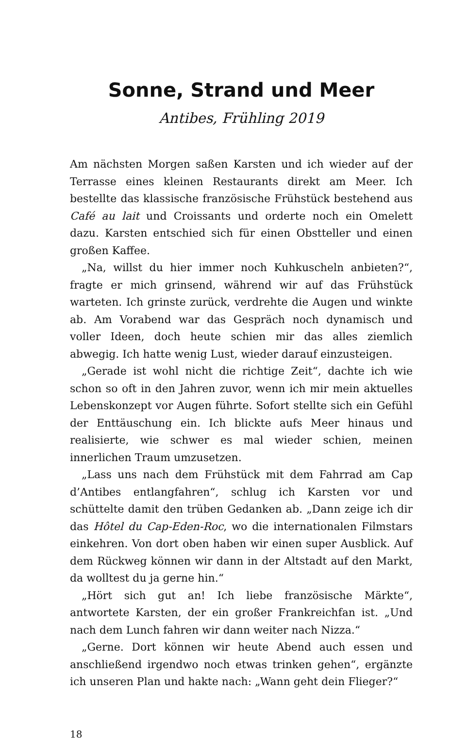Sonne, Strand und Meer
Antibes, Frühling 2019
Am nächsten Morgen saßen Karsten und ich wieder auf der Terrasse eines kleinen Restaurants direkt am Meer. Ich bestellte das klassische französische Frühstück bestehend aus Café au lait und Croissants und orderte noch ein Omelett dazu. Karsten entschied sich für einen Obstteller und einen großen Kaffee.
„Na, willst du hier immer noch Kuhkuscheln anbieten?“, fragte er mich grinsend, während wir auf das Frühstück warteten. Ich grinste zurück, verdrehte die Augen und winkte ab. Am Vorabend war das Gespräch noch dynamisch und voller Ideen, doch heute schien mir das alles ziemlich abwegig. Ich hatte wenig Lust, wieder darauf einzusteigen.
„Gerade ist wohl nicht die richtige Zeit“, dachte ich wie schon so oft in den Jahren zuvor, wenn ich mir mein aktuelles Lebenskonzept vor Augen führte. Sofort stellte sich ein Gefühl der Enttäuschung ein. Ich blickte aufs Meer hinaus und realisierte, wie schwer es mal wieder schien, meinen innerlichen Traum umzusetzen.
„Lass uns nach dem Frühstück mit dem Fahrrad am Cap d’Antibes entlangfahren“, schlug ich Karsten vor und schüttelte damit den trüben Gedanken ab. „Dann zeige ich dir das Hôtel du Cap-Eden-Roc, wo die internationalen Filmstars einkehren. Von dort oben haben wir einen super Ausblick. Auf dem Rückweg können wir dann in der Altstadt auf den Markt, da wolltest du ja gerne hin.“
„Hört sich gut an! Ich liebe französische Märkte“, antwortete Karsten, der ein großer Frankreichfan ist. „Und nach dem Lunch fahren wir dann weiter nach Nizza.“
„Gerne. Dort können wir heute Abend auch essen und anschließend irgendwo noch etwas trinken gehen“, ergänzte ich unseren Plan und hakte nach: „Wann geht dein Flieger?“
18